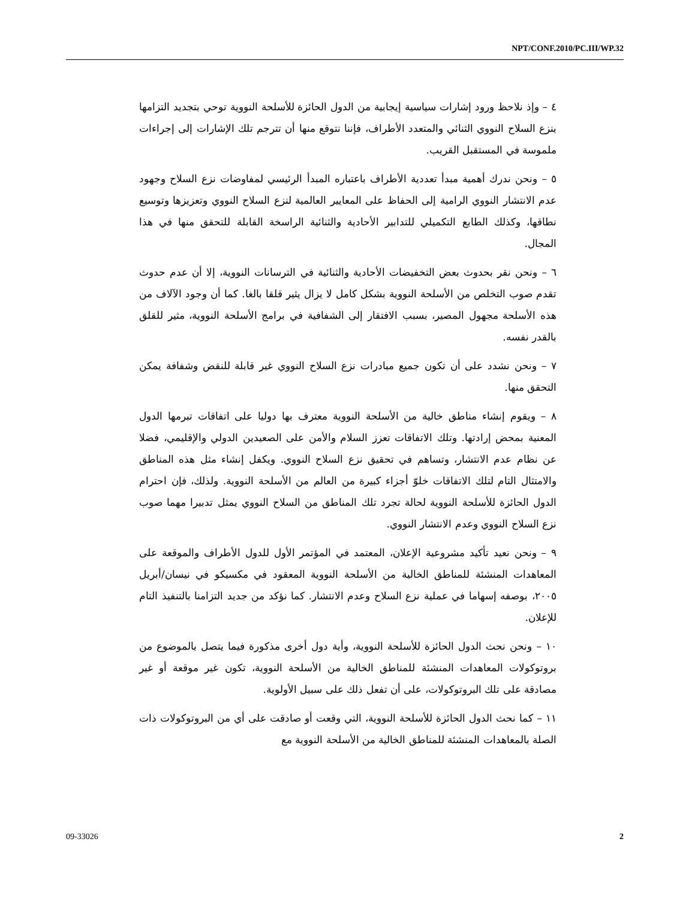NPT/CONF.2010/PC.III/WP.32
٤ – وإذ نلاحظ ورود إشارات سياسية إيجابية من الدول الحائزة للأسلحة النووية توحي بتجديد التزامها بنزع السلاح النووي الثنائي والمتعدد الأطراف، فإننا نتوقع منها أن تترجم تلك الإشارات إلى إجراءات ملموسة في المستقبل القريب.
٥ – ونحن ندرك أهمية مبدأ تعددية الأطراف باعتباره المبدأ الرئيسي لمفاوضات نزع السلاح وجهود عدم الانتشار النووي الرامية إلى الحفاظ على المعايير العالمية لنزع السلاح النووي وتعزيزها وتوسيع نطاقها، وكذلك الطابع التكميلي للتدابير الأحادية والثنائية الراسخة القابلة للتحقق منها في هذا المجال.
٦ – ونحن نقر بحدوث بعض التخفيضات الأحادية والثنائية في الترسانات النووية، إلا أن عدم حدوث تقدم صوب التخلص من الأسلحة النووية بشكل كامل لا يزال يثير قلقا بالغا. كما أن وجود الآلاف من هذه الأسلحة مجهول المصير، بسبب الافتقار إلى الشفافية في برامج الأسلحة النووية، مثير للقلق بالقدر نفسه.
٧ – ونحن نشدد على أن تكون جميع مبادرات نزع السلاح النووي غير قابلة للنقض وشفافة يمكن التحقق منها.
٨ – ويقوم إنشاء مناطق خالية من الأسلحة النووية معترف بها دوليا على اتفاقات تبرمها الدول المعنية بمحض إرادتها. وتلك الاتفاقات تعزز السلام والأمن على الصعيدين الدولي والإقليمي، فضلا عن نظام عدم الانتشار، وتساهم في تحقيق نزع السلاح النووي. ويكفل إنشاء مثل هذه المناطق والامتثال التام لتلك الاتفاقات خلوّ أجزاء كبيرة من العالم من الأسلحة النووية. ولذلك، فإن احترام الدول الحائزة للأسلحة النووية لحالة تجرد تلك المناطق من السلاح النووي يمثل تدبيرا مهما صوب نزع السلاح النووي وعدم الانتشار النووي.
٩ – ونحن نعيد تأكيد مشروعية الإعلان، المعتمد في المؤتمر الأول للدول الأطراف والموقعة على المعاهدات المنشئة للمناطق الخالية من الأسلحة النووية المعقود في مكسيكو في نيسان/أبريل ٢٠٠٥، بوصفه إسهاما في عملية نزع السلاح وعدم الانتشار. كما نؤكد من جديد التزامنا بالتنفيذ التام للإعلان.
١٠ – ونحن نحث الدول الحائزة للأسلحة النووية، وأية دول أخرى مذكورة فيما يتصل بالموضوع من بروتوكولات المعاهدات المنشئة للمناطق الخالية من الأسلحة النووية، تكون غير موقعة أو غير مصادقة على تلك البروتوكولات، على أن تفعل ذلك على سبيل الأولوية.
١١ – كما نحث الدول الحائزة للأسلحة النووية، التي وقعت أو صادقت على أي من البروتوكولات ذات الصلة بالمعاهدات المنشئة للمناطق الخالية من الأسلحة النووية مع
09-33026 2